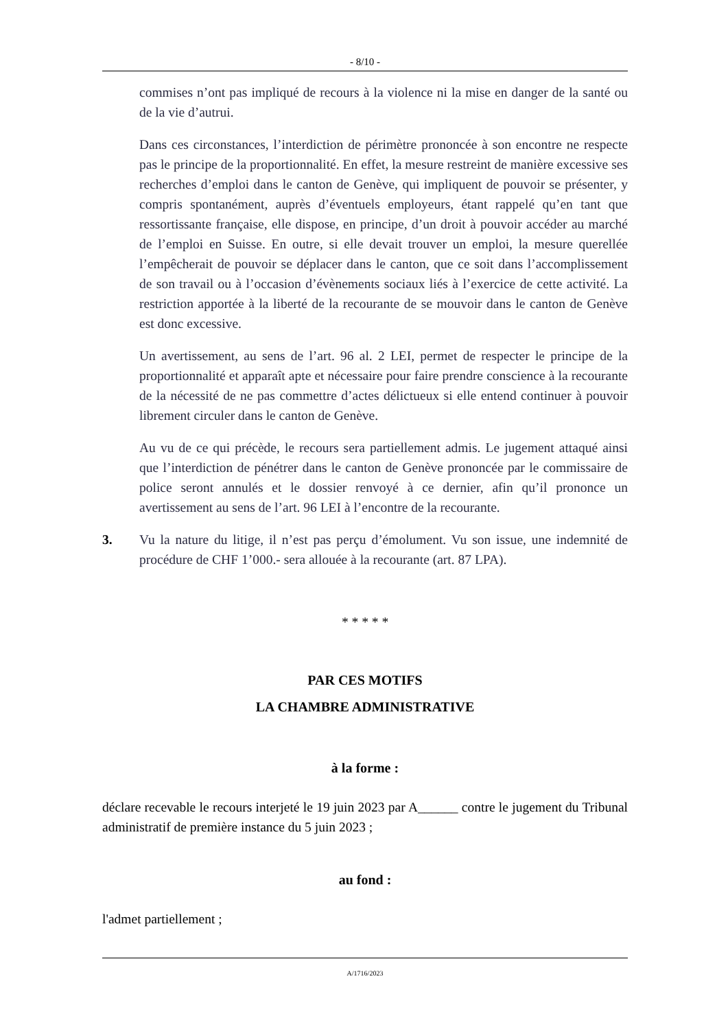- 8/10 -
commises n’ont pas impliqué de recours à la violence ni la mise en danger de la santé ou de la vie d’autrui.
Dans ces circonstances, l’interdiction de périmètre prononcée à son encontre ne respecte pas le principe de la proportionnalité. En effet, la mesure restreint de manière excessive ses recherches d’emploi dans le canton de Genève, qui impliquent de pouvoir se présenter, y compris spontanément, auprès d’éventuels employeurs, étant rappelé qu’en tant que ressortissante française, elle dispose, en principe, d’un droit à pouvoir accéder au marché de l’emploi en Suisse. En outre, si elle devait trouver un emploi, la mesure querellée l’empêcherait de pouvoir se déplacer dans le canton, que ce soit dans l’accomplissement de son travail ou à l’occasion d’évènements sociaux liés à l’exercice de cette activité. La restriction apportée à la liberté de la recourante de se mouvoir dans le canton de Genève est donc excessive.
Un avertissement, au sens de l’art. 96 al. 2 LEI, permet de respecter le principe de la proportionnalité et apparaît apte et nécessaire pour faire prendre conscience à la recourante de la nécessité de ne pas commettre d’actes délictueux si elle entend continuer à pouvoir librement circuler dans le canton de Genève.
Au vu de ce qui précède, le recours sera partiellement admis. Le jugement attaqué ainsi que l’interdiction de pénétrer dans le canton de Genève prononcée par le commissaire de police seront annulés et le dossier renvoyé à ce dernier, afin qu’il prononce un avertissement au sens de l’art. 96 LEI à l’encontre de la recourante.
3. Vu la nature du litige, il n’est pas perçu d’émolument. Vu son issue, une indemnité de procédure de CHF 1’000.- sera allouée à la recourante (art. 87 LPA).
* * * * *
PAR CES MOTIFS
LA CHAMBRE ADMINISTRATIVE
à la forme :
déclare recevable le recours interjeté le 19 juin 2023 par A______ contre le jugement du Tribunal administratif de première instance du 5 juin 2023 ;
au fond :
l'admet partiellement ;
A/1716/2023